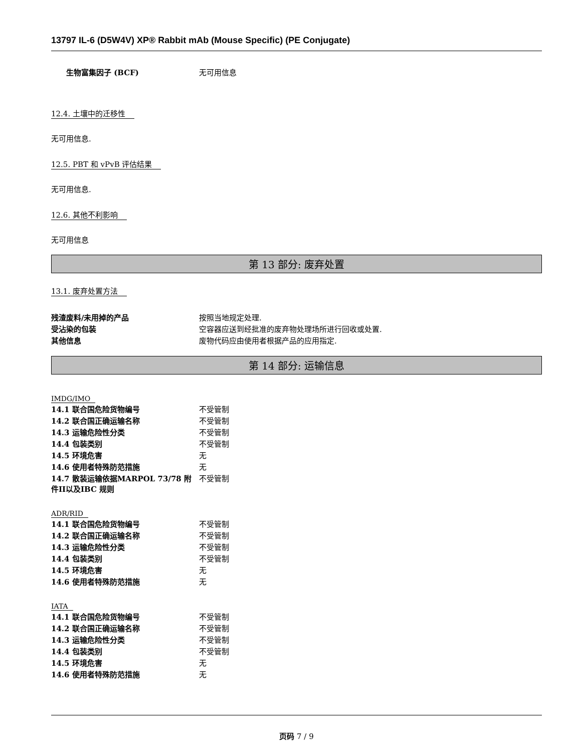13797 IL-6 (D5W4V) XP® Rabbit mAb (Mouse Specific) (PE Conjugate)
| 生物富集因子 (BCF) | 无可用信息 |
12.4. 土壤中的迁移性
无可用信息.
12.5. PBT 和 vPvB 评估结果
无可用信息.
12.6. 其他不利影响
无可用信息
第 13 部分: 废弃处置
13.1. 废弃处置方法
| 残渣废料/未用掉的产品 | 按照当地规定处理. |
| 受沾染的包装 | 空容器应送到经批准的废弃物处理场所进行回收或处置. |
| 其他信息 | 废物代码应由使用者根据产品的应用指定. |
第 14 部分: 运输信息
IMDG/IMO
| 14.1 联合国危险货物编号 | 不受管制 |
| 14.2 联合国正确运输名称 | 不受管制 |
| 14.3 运输危险性分类 | 不受管制 |
| 14.4 包装类别 | 不受管制 |
| 14.5 环境危害 | 无 |
| 14.6 使用者特殊防范措施 | 无 |
| 14.7 散装运输依据MARPOL 73/78 附件II以及IBC 规则 | 不受管制 |
ADR/RID
| 14.1 联合国危险货物编号 | 不受管制 |
| 14.2 联合国正确运输名称 | 不受管制 |
| 14.3 运输危险性分类 | 不受管制 |
| 14.4 包装类别 | 不受管制 |
| 14.5 环境危害 | 无 |
| 14.6 使用者特殊防范措施 | 无 |
IATA
| 14.1 联合国危险货物编号 | 不受管制 |
| 14.2 联合国正确运输名称 | 不受管制 |
| 14.3 运输危险性分类 | 不受管制 |
| 14.4 包装类别 | 不受管制 |
| 14.5 环境危害 | 无 |
| 14.6 使用者特殊防范措施 | 无 |
页码 7 / 9